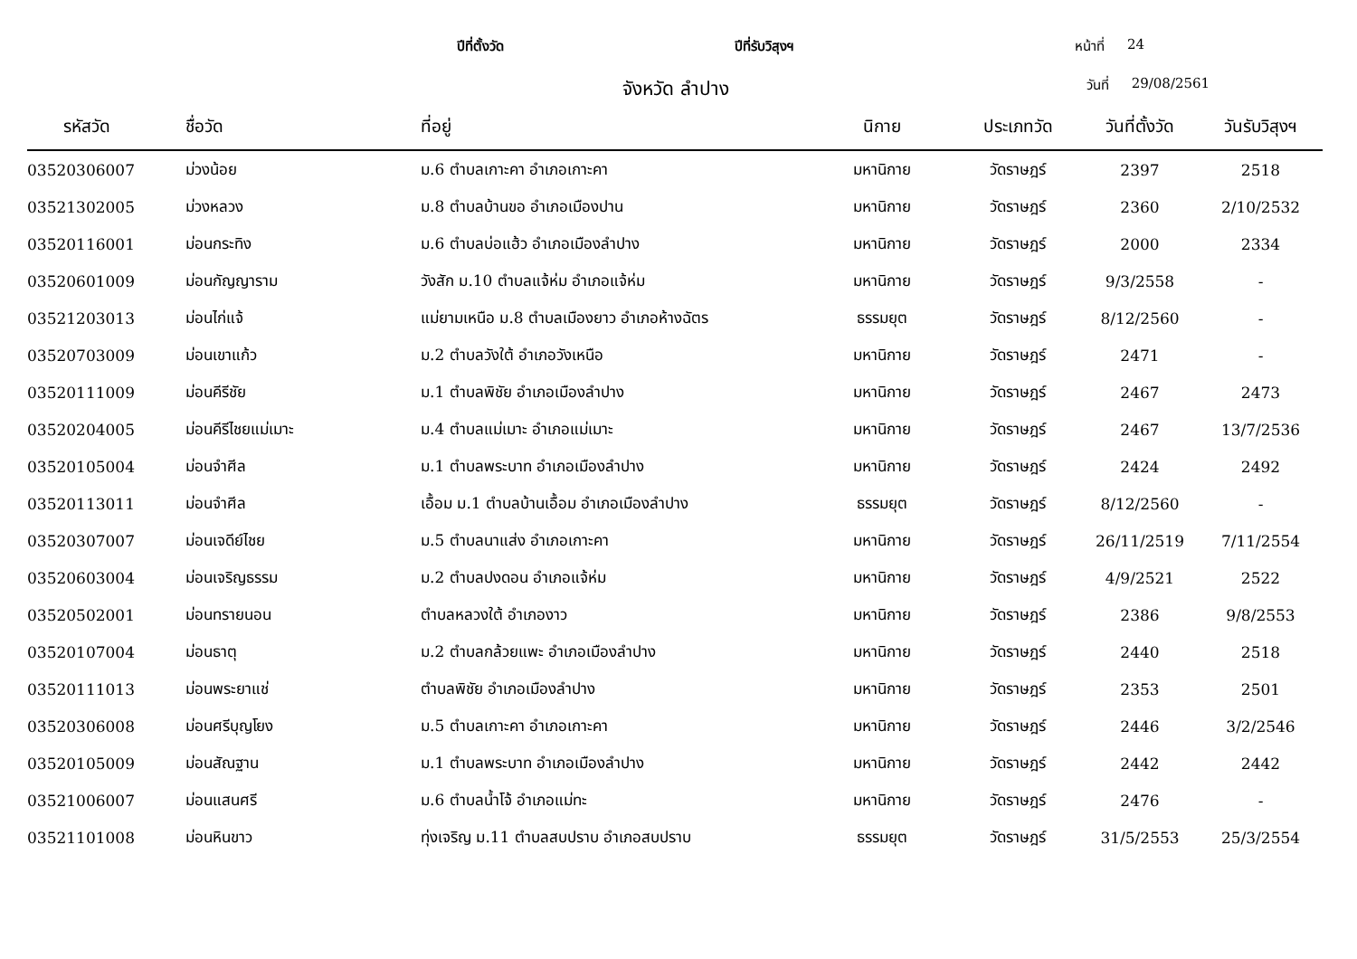ปีที่ตั้งวัด ปีที่รับวิสุงฯ หน้าที่ 24
จังหวัด ลำปาง วันที่ 29/08/2561
| รหัสวัด | ชื่อวัด | ที่อยู่ | นิกาย | ประเภทวัด | วันที่ตั้งวัด | วันรับวิสุงฯ |
| --- | --- | --- | --- | --- | --- | --- |
| 03520306007 | ม่วงน้อย | ม.6 ตำบลเกาะคา อำเภอเกาะคา | มหานิกาย | วัดราษฎร์ | 2397 | 2518 |
| 03521302005 | ม่วงหลวง | ม.8 ตำบลบ้านขอ อำเภอเมืองปาน | มหานิกาย | วัดราษฎร์ | 2360 | 2/10/2532 |
| 03520116001 | ม่อนกระทิง | ม.6 ตำบลบ่อแฮ้ว อำเภอเมืองลำปาง | มหานิกาย | วัดราษฎร์ | 2000 | 2334 |
| 03520601009 | ม่อนกัญญาราม | วังสัก ม.10 ตำบลแจ้ห่ม อำเภอแจ้ห่ม | มหานิกาย | วัดราษฎร์ | 9/3/2558 | - |
| 03521203013 | ม่อนไก่แจ้ | แม่ยามเหนือ ม.8 ตำบลเมืองยาว อำเภอห้างฉัตร | ธรรมยุต | วัดราษฎร์ | 8/12/2560 | - |
| 03520703009 | ม่อนเขาแก้ว | ม.2 ตำบลวังใต้ อำเภอวังเหนือ | มหานิกาย | วัดราษฎร์ | 2471 | - |
| 03520111009 | ม่อนคีรีชัย | ม.1 ตำบลพิชัย อำเภอเมืองลำปาง | มหานิกาย | วัดราษฎร์ | 2467 | 2473 |
| 03520204005 | ม่อนคีรีไชยแม่เมาะ | ม.4 ตำบลแม่เมาะ อำเภอแม่เมาะ | มหานิกาย | วัดราษฎร์ | 2467 | 13/7/2536 |
| 03520105004 | ม่อนจำศีล | ม.1 ตำบลพระบาท อำเภอเมืองลำปาง | มหานิกาย | วัดราษฎร์ | 2424 | 2492 |
| 03520113011 | ม่อนจำศีล | เอื้อม ม.1 ตำบลบ้านเอื้อม อำเภอเมืองลำปาง | ธรรมยุต | วัดราษฎร์ | 8/12/2560 | - |
| 03520307007 | ม่อนเจดีย์ไชย | ม.5 ตำบลนาแส่ง อำเภอเกาะคา | มหานิกาย | วัดราษฎร์ | 26/11/2519 | 7/11/2554 |
| 03520603004 | ม่อนเจริญธรรม | ม.2 ตำบลปงดอน อำเภอแจ้ห่ม | มหานิกาย | วัดราษฎร์ | 4/9/2521 | 2522 |
| 03520502001 | ม่อนทรายนอน | ตำบลหลวงใต้ อำเภองาว | มหานิกาย | วัดราษฎร์ | 2386 | 9/8/2553 |
| 03520107004 | ม่อนธาตุ | ม.2 ตำบลกล้วยแพะ อำเภอเมืองลำปาง | มหานิกาย | วัดราษฎร์ | 2440 | 2518 |
| 03520111013 | ม่อนพระยาแช่ | ตำบลพิชัย อำเภอเมืองลำปาง | มหานิกาย | วัดราษฎร์ | 2353 | 2501 |
| 03520306008 | ม่อนศรีบุญโยง | ม.5 ตำบลเกาะคา อำเภอเกาะคา | มหานิกาย | วัดราษฎร์ | 2446 | 3/2/2546 |
| 03520105009 | ม่อนสัณฐาน | ม.1 ตำบลพระบาท อำเภอเมืองลำปาง | มหานิกาย | วัดราษฎร์ | 2442 | 2442 |
| 03521006007 | ม่อนแสนศรี | ม.6 ตำบลน้ำโจ้ อำเภอแม่ทะ | มหานิกาย | วัดราษฎร์ | 2476 | - |
| 03521101008 | ม่อนหินขาว | ทุ่งเจริญ ม.11 ตำบลสบปราบ อำเภอสบปราบ | ธรรมยุต | วัดราษฎร์ | 31/5/2553 | 25/3/2554 |